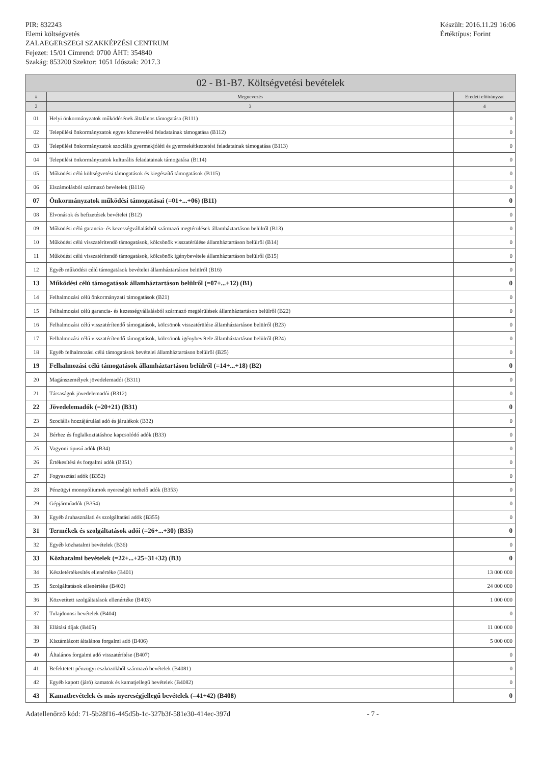PIR: 832243
Elemi költségvetés
ZALAEGERSZEGI SZAKKÉPZÉSI CENTRUM
Fejezet: 15/01 Címrend: 0700 ÁHT: 354840
Szakág: 853200 Szektor: 1051 Időszak: 2017.3
Készült: 2016.11.29 16:06
Értéktípus: Forint
| 02 - B1-B7. Költségvetési bevételek | | |
| --- | --- | --- |
| # | Megnevezés | Eredeti előirányzat |
| 2 | 3 | 4 |
| 01 | Helyi önkormányzatok működésének általános támogatása (B111) | 0 |
| 02 | Települési önkormányzatok egyes köznevelési feladatainak támogatása (B112) | 0 |
| 03 | Települési önkormányzatok szociális gyermekjóléti és gyermekétkeztetési feladatainak támogatása (B113) | 0 |
| 04 | Települési önkormányzatok kulturális feladatainak támogatása (B114) | 0 |
| 05 | Működési célú költségvetési támogatások és kiegészítő támogatások (B115) | 0 |
| 06 | Elszámolásból származó bevételek (B116) | 0 |
| 07 | Önkormányzatok működési támogatásai (=01+...+06) (B11) | 0 |
| 08 | Elvonások és befizetések bevételei (B12) | 0 |
| 09 | Működési célú garancia- és kezességvállalásból származó megtérülések államháztartáson belülről (B13) | 0 |
| 10 | Működési célú visszatérítendő támogatások, kölcsönök visszatérülése államháztartáson belülről (B14) | 0 |
| 11 | Működési célú visszatérítendő támogatások, kölcsönök igénybevétele államháztartáson belülről (B15) | 0 |
| 12 | Egyéb működési célú támogatások bevételei államháztartáson belülről (B16) | 0 |
| 13 | Működési célú támogatások államháztartáson belülről (=07+...+12) (B1) | 0 |
| 14 | Felhalmozási célú önkormányzati támogatások (B21) | 0 |
| 15 | Felhalmozási célú garancia- és kezességvállalásból származó megtérülések államháztartáson belülről (B22) | 0 |
| 16 | Felhalmozási célú visszatérítendő támogatások, kölcsönök visszatérülése államháztartáson belülről (B23) | 0 |
| 17 | Felhalmozási célú visszatérítendő támogatások, kölcsönök igénybevétele államháztartáson belülről (B24) | 0 |
| 18 | Egyéb felhalmozási célú támogatások bevételei államháztartáson belülről (B25) | 0 |
| 19 | Felhalmozási célú támogatások államháztartáson belülről (=14+...+18) (B2) | 0 |
| 20 | Magánszemélyek jövedelemadói (B311) | 0 |
| 21 | Társaságok jövedelemadói (B312) | 0 |
| 22 | Jövedelemadók (=20+21) (B31) | 0 |
| 23 | Szociális hozzájárulási adó és járulékok (B32) | 0 |
| 24 | Bérhez és foglalkoztatáshoz kapcsolódó adók (B33) | 0 |
| 25 | Vagyoni tipusú adók (B34) | 0 |
| 26 | Értékesítési és forgalmi adók (B351) | 0 |
| 27 | Fogyasztási adók (B352) | 0 |
| 28 | Pénzügyi monopóliumok nyereségét terhelő adók (B353) | 0 |
| 29 | Gépjárműadók (B354) | 0 |
| 30 | Egyéb áruhasználati és szolgáltatási adók (B355) | 0 |
| 31 | Termékek és szolgáltatások adói (=26+...+30) (B35) | 0 |
| 32 | Egyéb közhatalmi bevételek (B36) | 0 |
| 33 | Közhatalmi bevételek (=22+...+25+31+32) (B3) | 0 |
| 34 | Készletértékesítés ellenértéke (B401) | 13 000 000 |
| 35 | Szolgáltatások ellenértéke (B402) | 24 000 000 |
| 36 | Közvetített szolgáltatások ellenértéke (B403) | 1 000 000 |
| 37 | Tulajdonosi bevételek (B404) | 0 |
| 38 | Ellátási díjak (B405) | 11 000 000 |
| 39 | Kiszámlázott általános forgalmi adó (B406) | 5 000 000 |
| 40 | Általános forgalmi adó visszatérítése (B407) | 0 |
| 41 | Befektetett pénzügyi eszközökből származó bevételek (B4081) | 0 |
| 42 | Egyéb kapott (járó) kamatok és kamatjellegű bevételek (B4082) | 0 |
| 43 | Kamatbevételek és más nyereségjellegű bevételek (=41+42) (B408) | 0 |
Adatellenőrző kód: 71-5b28f16-445d5b-1c-327b3f-581e30-414ec-397d - 7 -